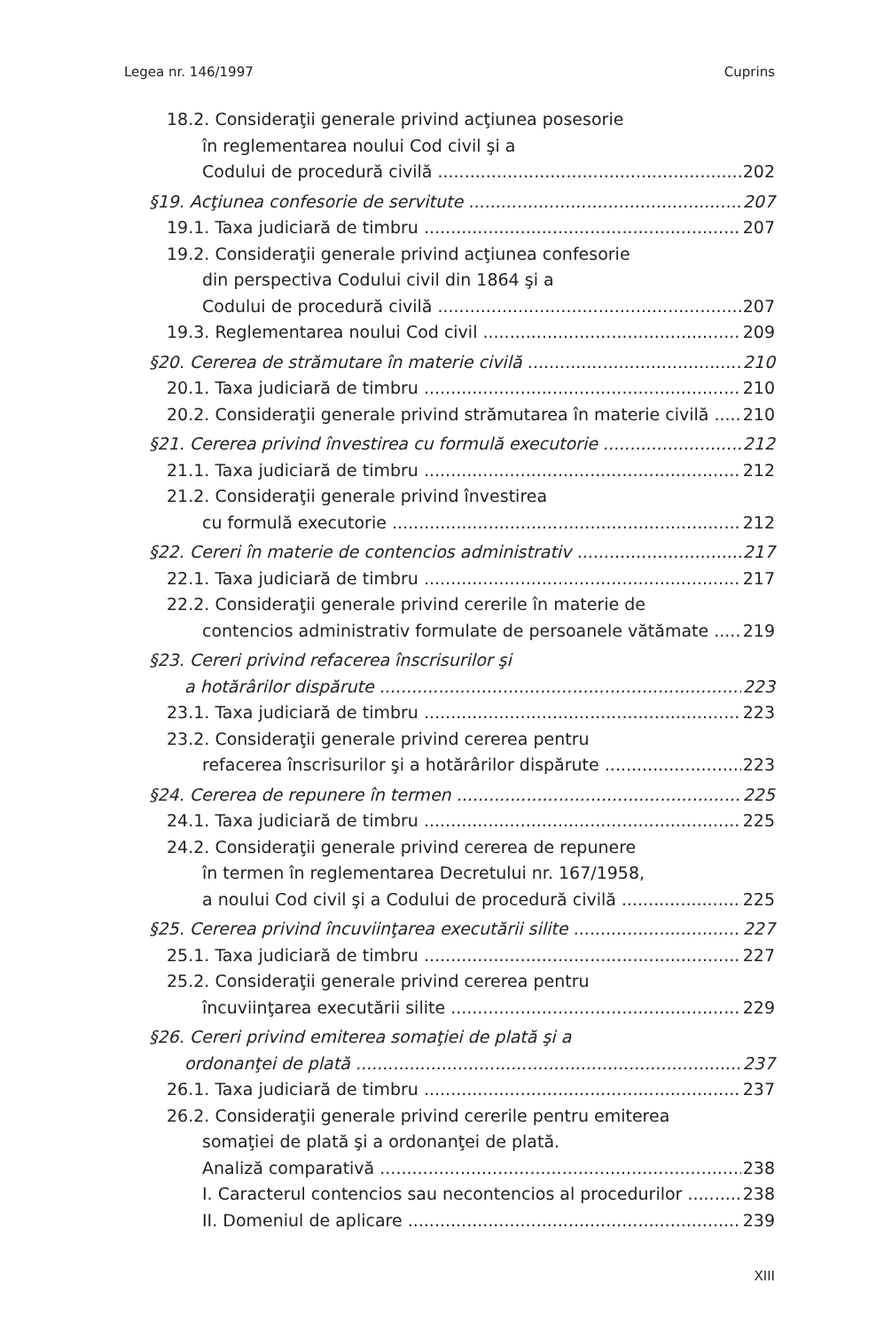Legea nr. 146/1997 Cuprins
18.2. Consideraţii generale privind acţiunea posesorie
în reglementarea noului Cod civil şi a
Codului de procedură civilă 202
§19. Acţiunea confesorie de servitute 207
19.1. Taxa judiciară de timbru 207
19.2. Consideraţii generale privind acţiunea confesorie
din perspectiva Codului civil din 1864 şi a
Codului de procedură civilă 207
19.3. Reglementarea noului Cod civil 209
§20. Cererea de strămutare în materie civilă 210
20.1. Taxa judiciară de timbru 210
20.2. Consideraţii generale privind strămutarea în materie civilă 210
§21. Cererea privind învestirea cu formulă executorie 212
21.1. Taxa judiciară de timbru 212
21.2. Consideraţii generale privind învestirea
cu formulă executorie 212
§22. Cereri în materie de contencios administrativ 217
22.1. Taxa judiciară de timbru 217
22.2. Consideraţii generale privind cererile în materie de
contencios administrativ formulate de persoanele vătămate 219
§23. Cereri privind refacerea înscrisurilor şi
a hotărârilor dispărute 223
23.1. Taxa judiciară de timbru 223
23.2. Consideraţii generale privind cererea pentru
refacerea înscrisurilor şi a hotărârilor dispărute 223
§24. Cererea de repunere în termen 225
24.1. Taxa judiciară de timbru 225
24.2. Consideraţii generale privind cererea de repunere
în termen în reglementarea Decretului nr. 167/1958,
a noului Cod civil şi a Codului de procedură civilă 225
§25. Cererea privind încuviinţarea executării silite 227
25.1. Taxa judiciară de timbru 227
25.2. Consideraţii generale privind cererea pentru
încuviinţarea executării silite 229
§26. Cereri privind emiterea somaţiei de plată şi a
ordonanţei de plată 237
26.1. Taxa judiciară de timbru 237
26.2. Consideraţii generale privind cererile pentru emiterea
somaţiei de plată şi a ordonanţei de plată.
Analiză comparativă 238
I. Caracterul contencios sau necontencios al procedurilor 238
II. Domeniul de aplicare 239
XIII